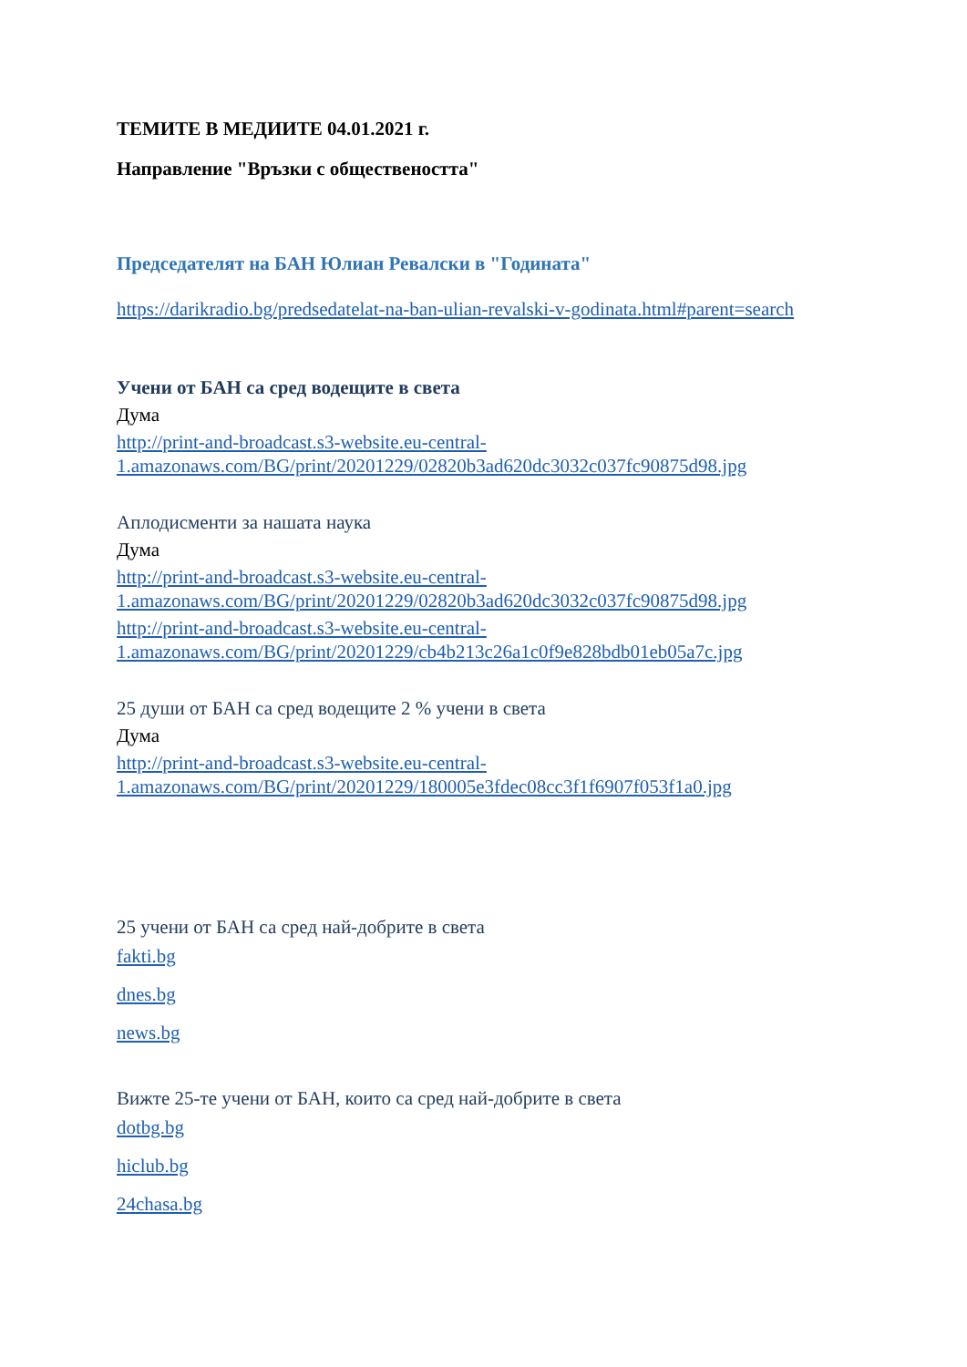ТЕМИТЕ В МЕДИИТЕ 04.01.2021 г.
Направление "Връзки с обществеността"
Председателят на БАН Юлиан Ревалски в "Годината"
https://darikradio.bg/predsedatelat-na-ban-ulian-revalski-v-godinata.html#parent=search
Учени от БАН са сред водещите в света
Дума
http://print-and-broadcast.s3-website.eu-central-1.amazonaws.com/BG/print/20201229/02820b3ad620dc3032c037fc90875d98.jpg
Аплодисменти за нашата наука
Дума
http://print-and-broadcast.s3-website.eu-central-1.amazonaws.com/BG/print/20201229/02820b3ad620dc3032c037fc90875d98.jpg
http://print-and-broadcast.s3-website.eu-central-1.amazonaws.com/BG/print/20201229/cb4b213c26a1c0f9e828bdb01eb05a7c.jpg
25 души от БАН са сред водещите 2 % учени в света
Дума
http://print-and-broadcast.s3-website.eu-central-1.amazonaws.com/BG/print/20201229/180005e3fdec08cc3f1f6907f053f1a0.jpg
25 учени от БАН са сред най-добрите в света
fakti.bg
dnes.bg
news.bg
Вижте 25-те учени от БАН, които са сред най-добрите в света
dotbg.bg
hiclub.bg
24chasa.bg